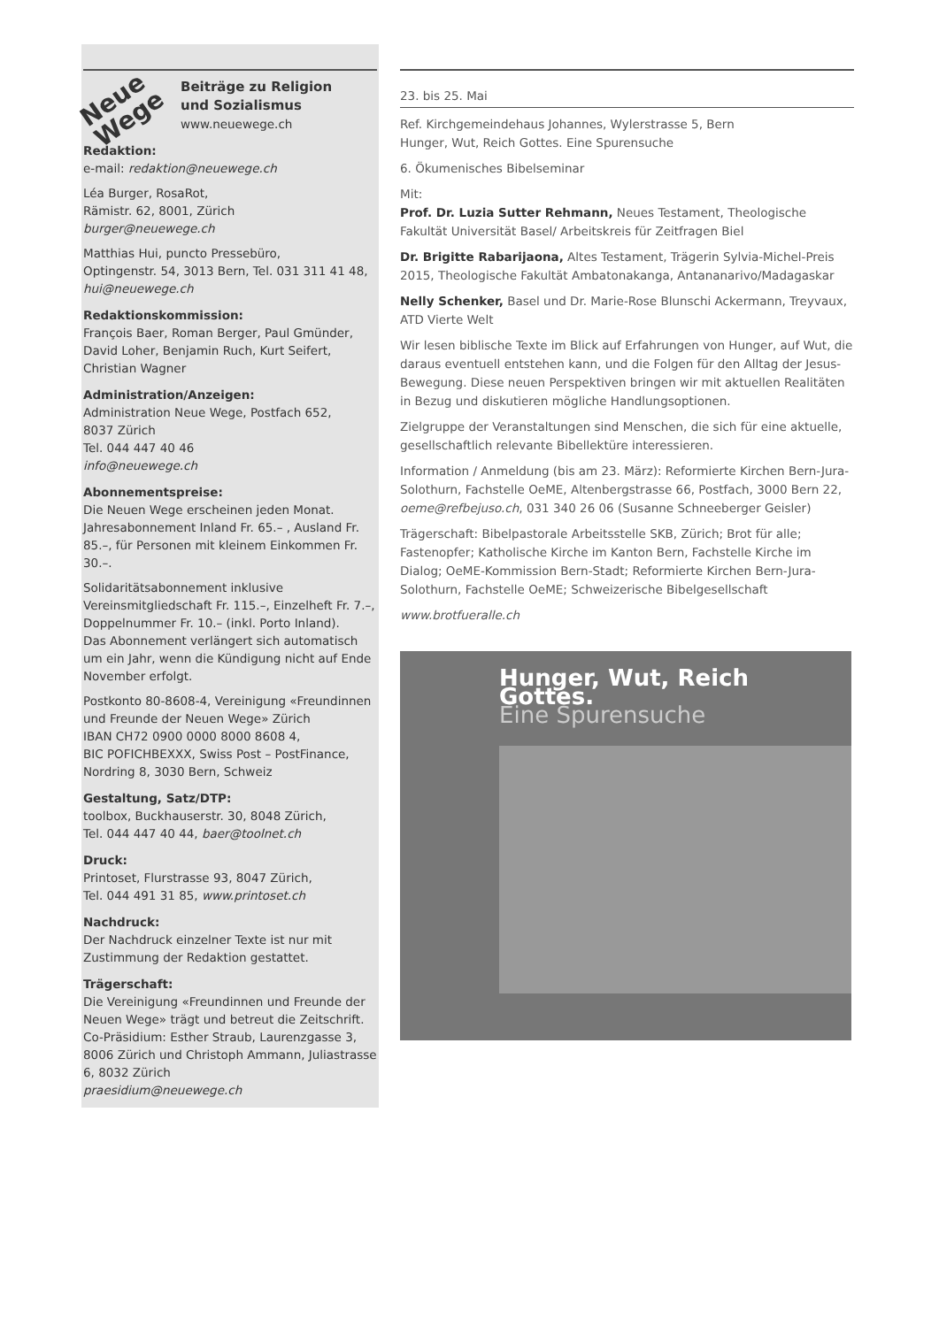Neue Wege
Beiträge zu Religion
und Sozialismus
www.neuewege.ch
Redaktion:
e-mail: redaktion@neuewege.ch
Léa Burger, RosaRot,
Rämistr. 62, 8001, Zürich
burger@neuewege.ch
Matthias Hui, puncto Pressebüro,
Optingenstr. 54, 3013 Bern, Tel. 031 311 41 48,
hui@neuewege.ch
Redaktionskommission:
François Baer, Roman Berger, Paul Gmünder, David Loher, Benjamin Ruch, Kurt Seifert, Christian Wagner
Administration/Anzeigen:
Administration Neue Wege, Postfach 652,
8037 Zürich
Tel. 044 447 40 46
info@neuewege.ch
Abonnementspreise:
Die Neuen Wege erscheinen jeden Monat. Jahresabonnement Inland Fr. 65.– , Ausland Fr. 85.–, für Personen mit kleinem Einkommen Fr. 30.–.
Solidaritätsabonnement inklusive Vereinsmitgliedschaft Fr. 115.–, Einzelheft Fr. 7.–, Doppelnummer Fr. 10.– (inkl. Porto Inland).
Das Abonnement verlängert sich automatisch um ein Jahr, wenn die Kündigung nicht auf Ende November erfolgt.
Postkonto 80-8608-4, Vereinigung «Freundinnen und Freunde der Neuen Wege» Zürich
IBAN CH72 0900 0000 8000 8608 4,
BIC POFICHBEXXX, Swiss Post – PostFinance, Nordring 8, 3030 Bern, Schweiz
Gestaltung, Satz/DTP:
toolbox, Buckhauserstr. 30, 8048 Zürich,
Tel. 044 447 40 44, baer@toolnet.ch
Druck:
Printoset, Flurstrasse 93, 8047 Zürich,
Tel. 044 491 31 85, www.printoset.ch
Nachdruck:
Der Nachdruck einzelner Texte ist nur mit Zustimmung der Redaktion gestattet.
Trägerschaft:
Die Vereinigung «Freundinnen und Freunde der Neuen Wege» trägt und betreut die Zeitschrift. Co-Präsidium: Esther Straub, Laurenzgasse 3, 8006 Zürich und Christoph Ammann, Juliastrasse 6, 8032 Zürich
praesidium@neuewege.ch
23. bis 25. Mai
Ref. Kirchgemeindehaus Johannes, Wylerstrasse 5, Bern
Hunger, Wut, Reich Gottes. Eine Spurensuche
6. Ökumenisches Bibelseminar
Mit:
Prof. Dr. Luzia Sutter Rehmann, Neues Testament, Theologische Fakultät Universität Basel/ Arbeitskreis für Zeitfragen Biel
Dr. Brigitte Rabarijaona, Altes Testament, Trägerin Sylvia-Michel-Preis 2015, Theologische Fakultät Ambatonakanga, Antananarivo/Madagaskar
Nelly Schenker, Basel und Dr. Marie-Rose Blunschi Ackermann, Treyvaux, ATD Vierte Welt
Wir lesen biblische Texte im Blick auf Erfahrungen von Hunger, auf Wut, die daraus eventuell entstehen kann, und die Folgen für den Alltag der Jesus-Bewegung. Diese neuen Perspektiven bringen wir mit aktuellen Realitäten in Bezug und diskutieren mögliche Handlungsoptionen.
Zielgruppe der Veranstaltungen sind Menschen, die sich für eine aktuelle, gesellschaftlich relevante Bibellektüre interessieren.
Information / Anmeldung (bis am 23. März): Reformierte Kirchen Bern-Jura-Solothurn, Fachstelle OeME, Altenbergstrasse 66, Postfach, 3000 Bern 22, oeme@refbejuso.ch, 031 340 26 06 (Susanne Schneeberger Geisler)
Trägerschaft: Bibelpastorale Arbeitsstelle SKB, Zürich; Brot für alle; Fastenopfer; Katholische Kirche im Kanton Bern, Fachstelle Kirche im Dialog; OeME-Kommission Bern-Stadt; Reformierte Kirchen Bern-Jura-Solothurn, Fachstelle OeME; Schweizerische Bibelgesellschaft
www.brotfueralle.ch
Hunger, Wut, Reich Gottes.
Eine Spurensuche